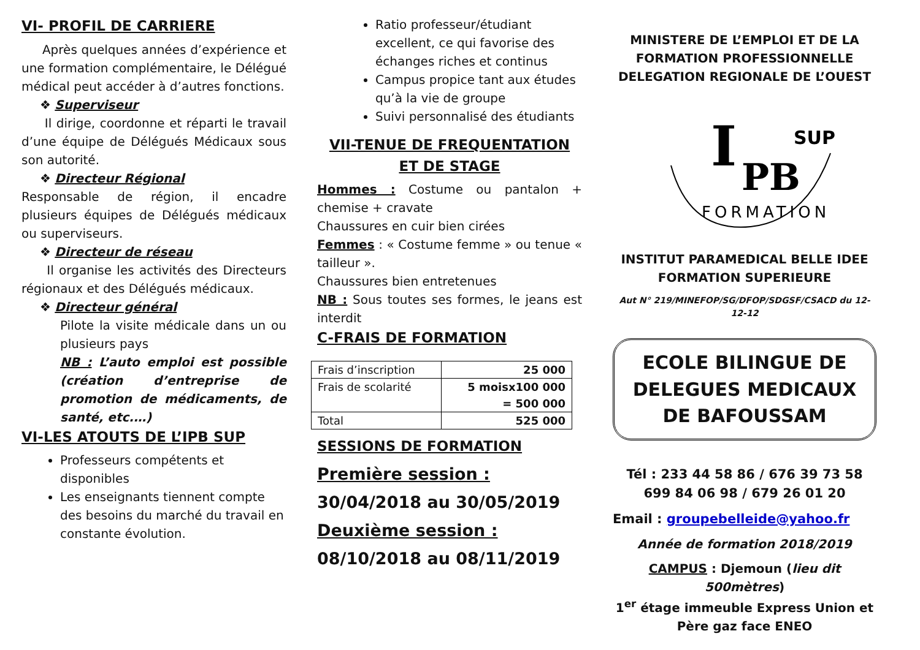VI- PROFIL DE CARRIERE
Après quelques années d’expérience et une formation complémentaire, le Délégué médical peut accéder à d’autres fonctions.
❖ Superviseur
Il dirige, coordonne et réparti le travail d’une équipe de Délégués Médicaux sous son autorité.
❖ Directeur Régional
Responsable de région, il encadre plusieurs équipes de Délégués médicaux ou superviseurs.
❖ Directeur de réseau
Il organise les activités des Directeurs régionaux et des Délégués médicaux.
❖ Directeur général
Pilote la visite médicale dans un ou plusieurs pays
NB : L’auto emploi est possible (création d’entreprise de promotion de médicaments, de santé, etc.…)
VI-LES ATOUTS DE L’IPB SUP
Professeurs compétents et disponibles
Les enseignants tiennent compte des besoins du marché du travail en constante évolution.
Ratio professeur/étudiant excellent, ce qui favorise des échanges riches et continus
Campus propice tant aux études qu’à la vie de groupe
Suivi personnalisé des étudiants
VII-TENUE DE FREQUENTATION
ET DE STAGE
Hommes : Costume ou pantalon + chemise + cravate
Chaussures en cuir bien cirées
Femmes : « Costume femme » ou tenue « tailleur ».
Chaussures bien entretenues
NB : Sous toutes ses formes, le jeans est interdit
C-FRAIS DE FORMATION
| Frais d’inscription | 25 000 |
| Frais de scolarité | 5 moisx100 000 = 500 000 |
| Total | 525 000 |
SESSIONS DE FORMATION
Première session :
30/04/2018 au 30/05/2019
Deuxième session :
08/10/2018 au 08/11/2019
MINISTERE DE L’EMPLOI ET DE LA FORMATION PROFESSIONNELLE
DELEGATION REGIONALE DE L’OUEST
I
PB
SUP
FORMATION
INSTITUT PARAMEDICAL BELLE IDEE
FORMATION SUPERIEURE
Aut N° 219/MINEFOP/SG/DFOP/SDGSF/CSACD du 12-12-12
ECOLE BILINGUE DE DELEGUES MEDICAUX DE BAFOUSSAM
Tél : 233 44 58 86 / 676 39 73 58
699 84 06 98 / 679 26 01 20
Email : groupebelleide@yahoo.fr
Année de formation 2018/2019
CAMPUS : Djemoun (lieu dit 500mètres)
1<sup>er</sup> étage immeuble Express Union et Père gaz face ENEO